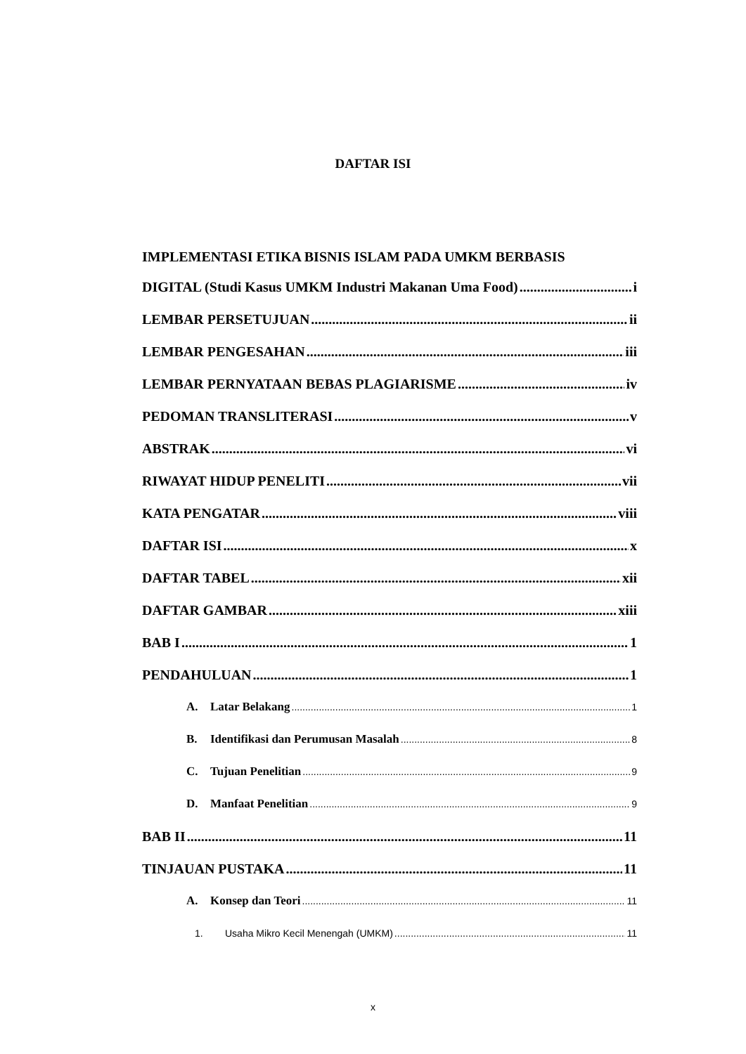DAFTAR ISI
IMPLEMENTASI ETIKA BISNIS ISLAM PADA UMKM BERBASIS
DIGITAL (Studi Kasus UMKM Industri Makanan Uma Food) i
LEMBAR PERSETUJUAN ii
LEMBAR PENGESAHAN iii
LEMBAR PERNYATAAN BEBAS PLAGIARISME iv
PEDOMAN TRANSLITERASI v
ABSTRAK vi
RIWAYAT HIDUP PENELITI vii
KATA PENGATAR viii
DAFTAR ISI x
DAFTAR TABEL xii
DAFTAR GAMBAR xiii
BAB I 1
PENDAHULUAN 1
A. Latar Belakang 1
B. Identifikasi dan Perumusan Masalah 8
C. Tujuan Penelitian 9
D. Manfaat Penelitian 9
BAB II 11
TINJAUAN PUSTAKA 11
A. Konsep dan Teori 11
1. Usaha Mikro Kecil Menengah (UMKM) 11
x